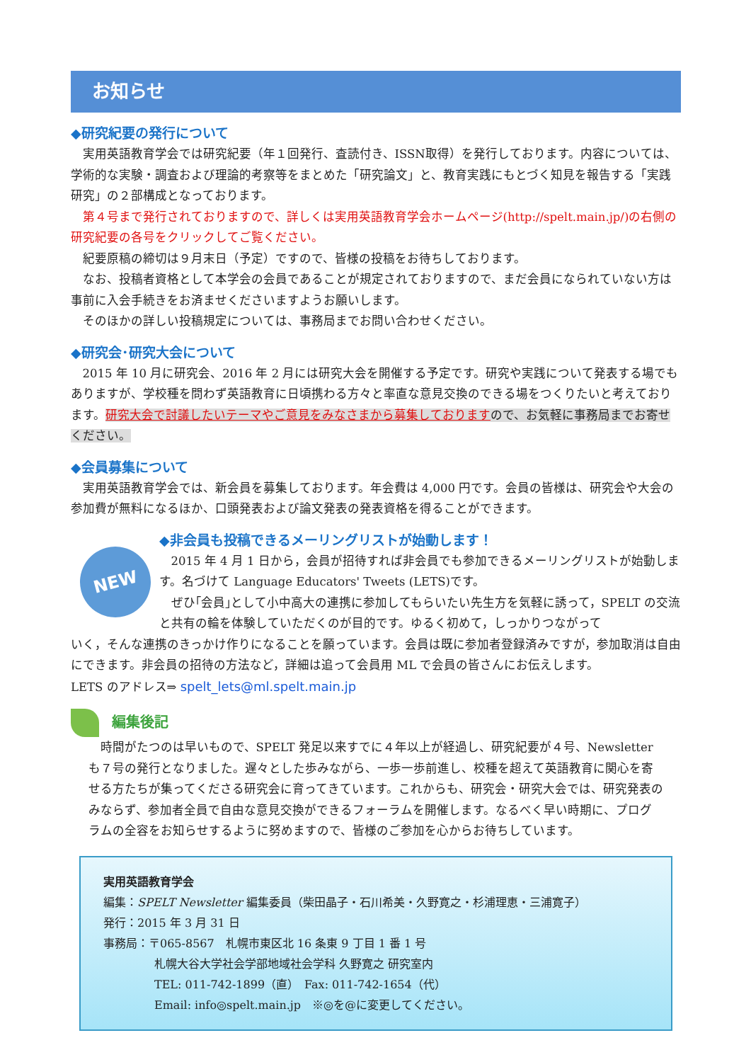お知らせ
◆研究紀要の発行について
実用英語教育学会では研究紀要（年１回発行、査読付き、ISSN取得）を発行しております。内容については、学術的な実験・調査および理論的考察等をまとめた「研究論文」と、教育実践にもとづく知見を報告する「実践研究」の２部構成となっております。
第４号まで発行されておりますので、詳しくは実用英語教育学会ホームページ(http://spelt.main.jp/)の右側の研究紀要の各号をクリックしてご覧ください。
紀要原稿の締切は９月末日（予定）ですので、皆様の投稿をお待ちしております。
なお、投稿者資格として本学会の会員であることが規定されておりますので、まだ会員になられていない方は事前に入会手続きをお済ませくださいますようお願いします。
そのほかの詳しい投稿規定については、事務局までお問い合わせください。
◆研究会･研究大会について
2015 年 10 月に研究会、2016 年 2 月には研究大会を開催する予定です。研究や実践について発表する場でもありますが、学校種を問わず英語教育に日頃携わる方々と率直な意見交換のできる場をつくりたいと考えております。研究大会で討議したいテーマやご意見をみなさまから募集しておりますので、お気軽に事務局までお寄せください。
◆会員募集について
実用英語教育学会では、新会員を募集しております。年会費は 4,000 円です。会員の皆様は、研究会や大会の参加費が無料になるほか、口頭発表および論文発表の発表資格を得ることができます。
NEW
◆非会員も投稿できるメーリングリストが始動します！
2015 年 4 月 1 日から，会員が招待すれば非会員でも参加できるメーリングリストが始動します。名づけて Language Educators' Tweets (LETS)です。
ぜひ｢会員｣として小中高大の連携に参加してもらいたい先生方を気軽に誘って，SPELT の交流と共有の輪を体験していただくのが目的です。ゆるく初めて，しっかりつながって
いく，そんな連携のきっかけ作りになることを願っています。会員は既に参加者登録済みですが，参加取消は自由にできます。非会員の招待の方法など，詳細は追って会員用 ML で会員の皆さんにお伝えします。
LETS のアドレス⇒ spelt_lets@ml.spelt.main.jp
編集後記
時間がたつのは早いもので、SPELT 発足以来すでに４年以上が経過し、研究紀要が４号、Newsletter も７号の発行となりました。遅々とした歩みながら、一歩一歩前進し、校種を超えて英語教育に関心を寄せる方たちが集ってくださる研究会に育ってきています。これからも、研究会・研究大会では、研究発表のみならず、参加者全員で自由な意見交換ができるフォーラムを開催します。なるべく早い時期に、プログラムの全容をお知らせするように努めますので、皆様のご参加を心からお待ちしています。
実用英語教育学会
編集：SPELT Newsletter 編集委員（柴田晶子・石川希美・久野寛之・杉浦理恵・三浦寛子）
発行：2015 年 3 月 31 日
事務局：〒065-8567　札幌市東区北 16 条東 9 丁目 1 番 1 号
札幌大谷大学社会学部地域社会学科 久野寛之 研究室内
TEL: 011-742-1899（直）　Fax: 011-742-1654（代）
Email: info◎spelt.main.jp　※◎を@に変更してください。